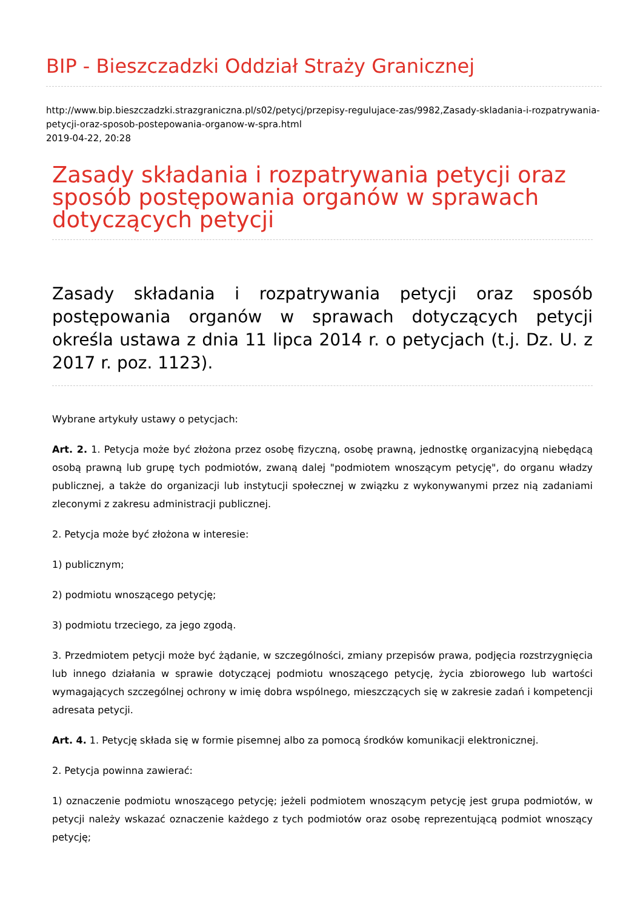BIP - Bieszczadzki Oddział Straży Granicznej
http://www.bip.bieszczadzki.strazgraniczna.pl/s02/petycj/przepisy-regulujace-zas/9982,Zasady-skladania-i-rozpatrywania-petycji-oraz-sposob-postepowania-organow-w-spra.html
2019-04-22, 20:28
Zasady składania i rozpatrywania petycji oraz sposób postępowania organów w sprawach dotyczących petycji
Zasady składania i rozpatrywania petycji oraz sposób postępowania organów w sprawach dotyczących petycji określa ustawa z dnia 11 lipca 2014 r. o petycjach (t.j. Dz. U. z 2017 r. poz. 1123).
Wybrane artykuły ustawy o petycjach:
Art. 2. 1. Petycja może być złożona przez osobę fizyczną, osobę prawną, jednostkę organizacyjną niebędącą osobą prawną lub grupę tych podmiotów, zwaną dalej "podmiotem wnoszącym petycję", do organu władzy publicznej, a także do organizacji lub instytucji społecznej w związku z wykonywanymi przez nią zadaniami zleconymi z zakresu administracji publicznej.
2. Petycja może być złożona w interesie:
1) publicznym;
2) podmiotu wnoszącego petycję;
3) podmiotu trzeciego, za jego zgodą.
3. Przedmiotem petycji może być żądanie, w szczególności, zmiany przepisów prawa, podjęcia rozstrzygnięcia lub innego działania w sprawie dotyczącej podmiotu wnoszącego petycję, życia zbiorowego lub wartości wymagających szczególnej ochrony w imię dobra wspólnego, mieszczących się w zakresie zadań i kompetencji adresata petycji.
Art. 4. 1. Petycję składa się w formie pisemnej albo za pomocą środków komunikacji elektronicznej.
2. Petycja powinna zawierać:
1) oznaczenie podmiotu wnoszącego petycję; jeżeli podmiotem wnoszącym petycję jest grupa podmiotów, w petycji należy wskazać oznaczenie każdego z tych podmiotów oraz osobę reprezentującą podmiot wnoszący petycję;